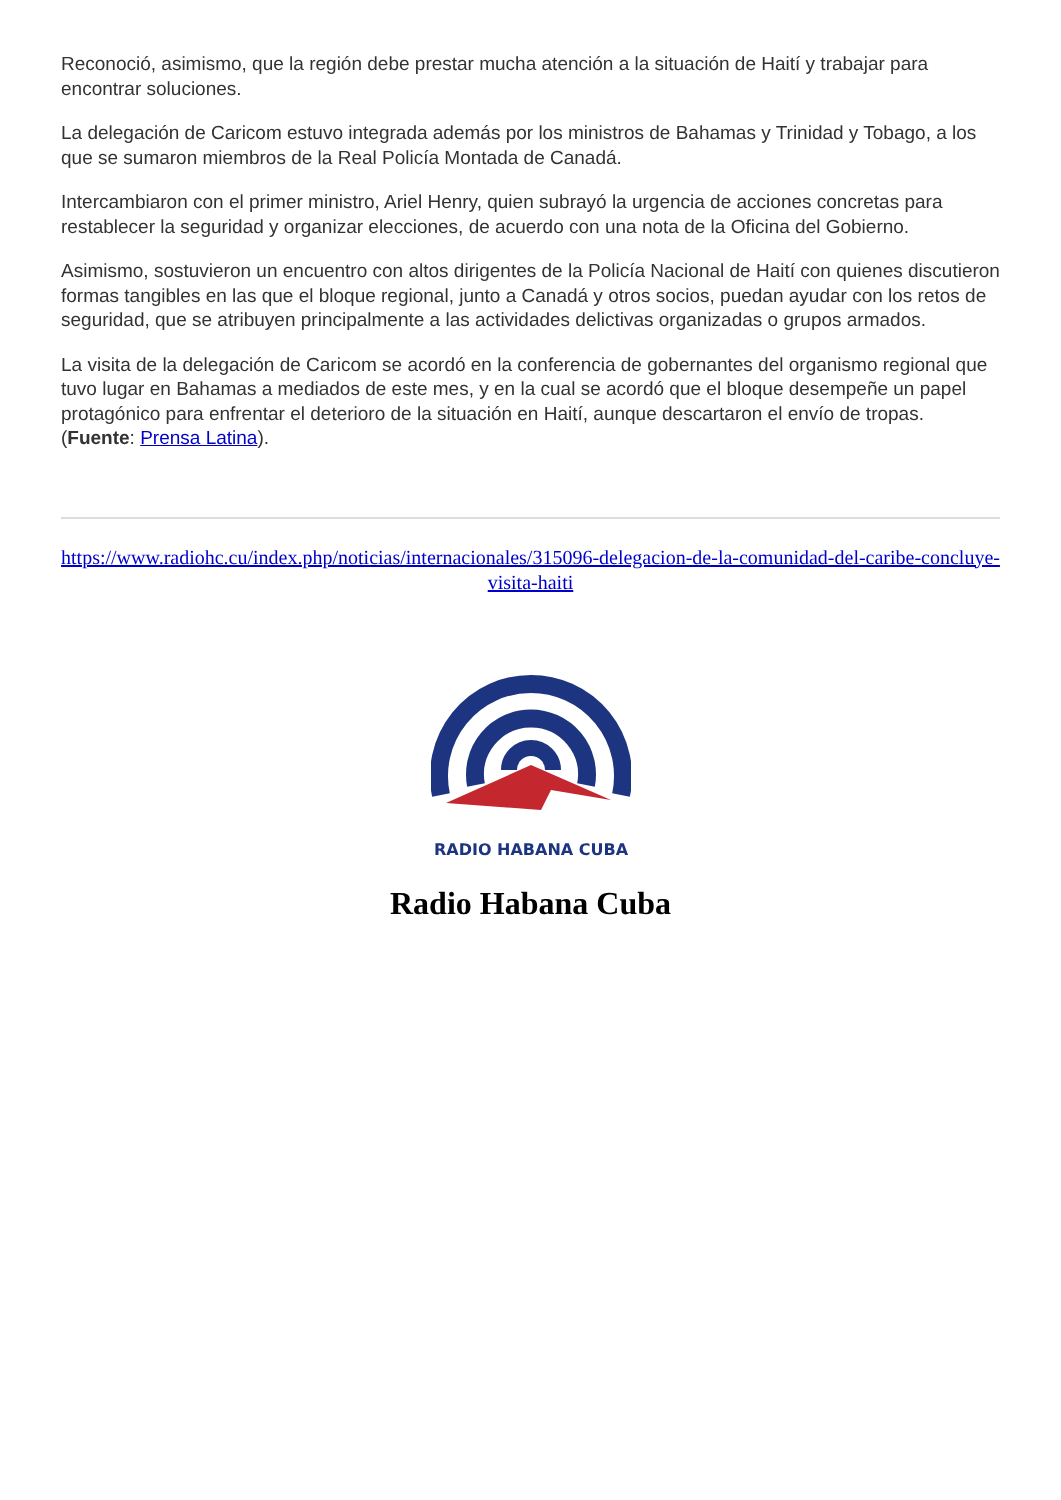Reconoció, asimismo, que la región debe prestar mucha atención a la situación de Haití y trabajar para encontrar soluciones.
La delegación de Caricom estuvo integrada además por los ministros de Bahamas y Trinidad y Tobago, a los que se sumaron miembros de la Real Policía Montada de Canadá.
Intercambiaron con el primer ministro, Ariel Henry, quien subrayó la urgencia de acciones concretas para restablecer la seguridad y organizar elecciones, de acuerdo con una nota de la Oficina del Gobierno.
Asimismo, sostuvieron un encuentro con altos dirigentes de la Policía Nacional de Haití con quienes discutieron formas tangibles en las que el bloque regional, junto a Canadá y otros socios, puedan ayudar con los retos de seguridad, que se atribuyen principalmente a las actividades delictivas organizadas o grupos armados.
La visita de la delegación de Caricom se acordó en la conferencia de gobernantes del organismo regional que tuvo lugar en Bahamas a mediados de este mes, y en la cual se acordó que el bloque desempeñe un papel protagónico para enfrentar el deterioro de la situación en Haití, aunque descartaron el envío de tropas. (Fuente: Prensa Latina).
https://www.radiohc.cu/index.php/noticias/internacionales/315096-delegacion-de-la-comunidad-del-caribe-concluye-visita-haiti
RADIO HABANA CUBA
Radio Habana Cuba